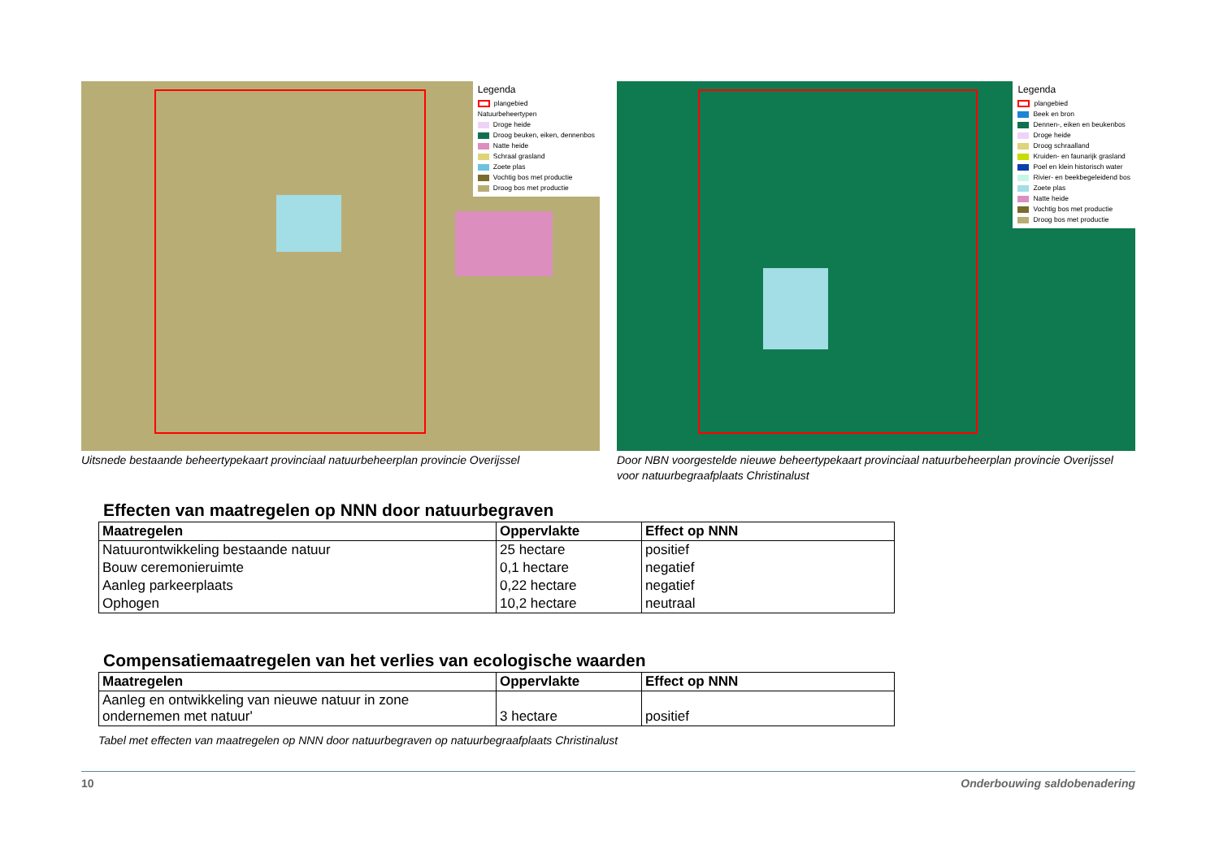Legenda
plangebied
Natuurbeheertypen
Droge heide
Droog beuken, eiken, dennenbos
Natte heide
Schraal grasland
Zoete plas
Vochtig bos met productie
Droog bos met productie
Uitsnede bestaande beheertypekaart provinciaal natuurbeheerplan provincie Overijssel
Legenda
plangebied
Beek en bron
Dennen-, eiken en beukenbos
Droge heide
Droog schraalland
Kruiden- en faunarijk grasland
Poel en klein historisch water
Rivier- en beekbegeleidend bos
Zoete plas
Natte heide
Vochtig bos met productie
Droog bos met productie
Door NBN voorgestelde nieuwe beheertypekaart provinciaal natuurbeheerplan provincie Overijssel voor natuurbegraafplaats Christinalust
Effecten van maatregelen op NNN door natuurbegraven
| Maatregelen | Oppervlakte | Effect op NNN |
| --- | --- | --- |
| Natuurontwikkeling bestaande natuur | 25 hectare | positief |
| Bouw ceremonieruimte | 0,1 hectare | negatief |
| Aanleg parkeerplaats | 0,22 hectare | negatief |
| Ophogen | 10,2 hectare | neutraal |
Compensatiemaatregelen van het verlies van ecologische waarden
| Maatregelen | Oppervlakte | Effect op NNN |
| --- | --- | --- |
| Aanleg en ontwikkeling van nieuwe natuur in zone ondernemen met natuur' | 3 hectare | positief |
Tabel met effecten van maatregelen op NNN door natuurbegraven op natuurbegraafplaats Christinalust
10 Onderbouwing saldobenadering